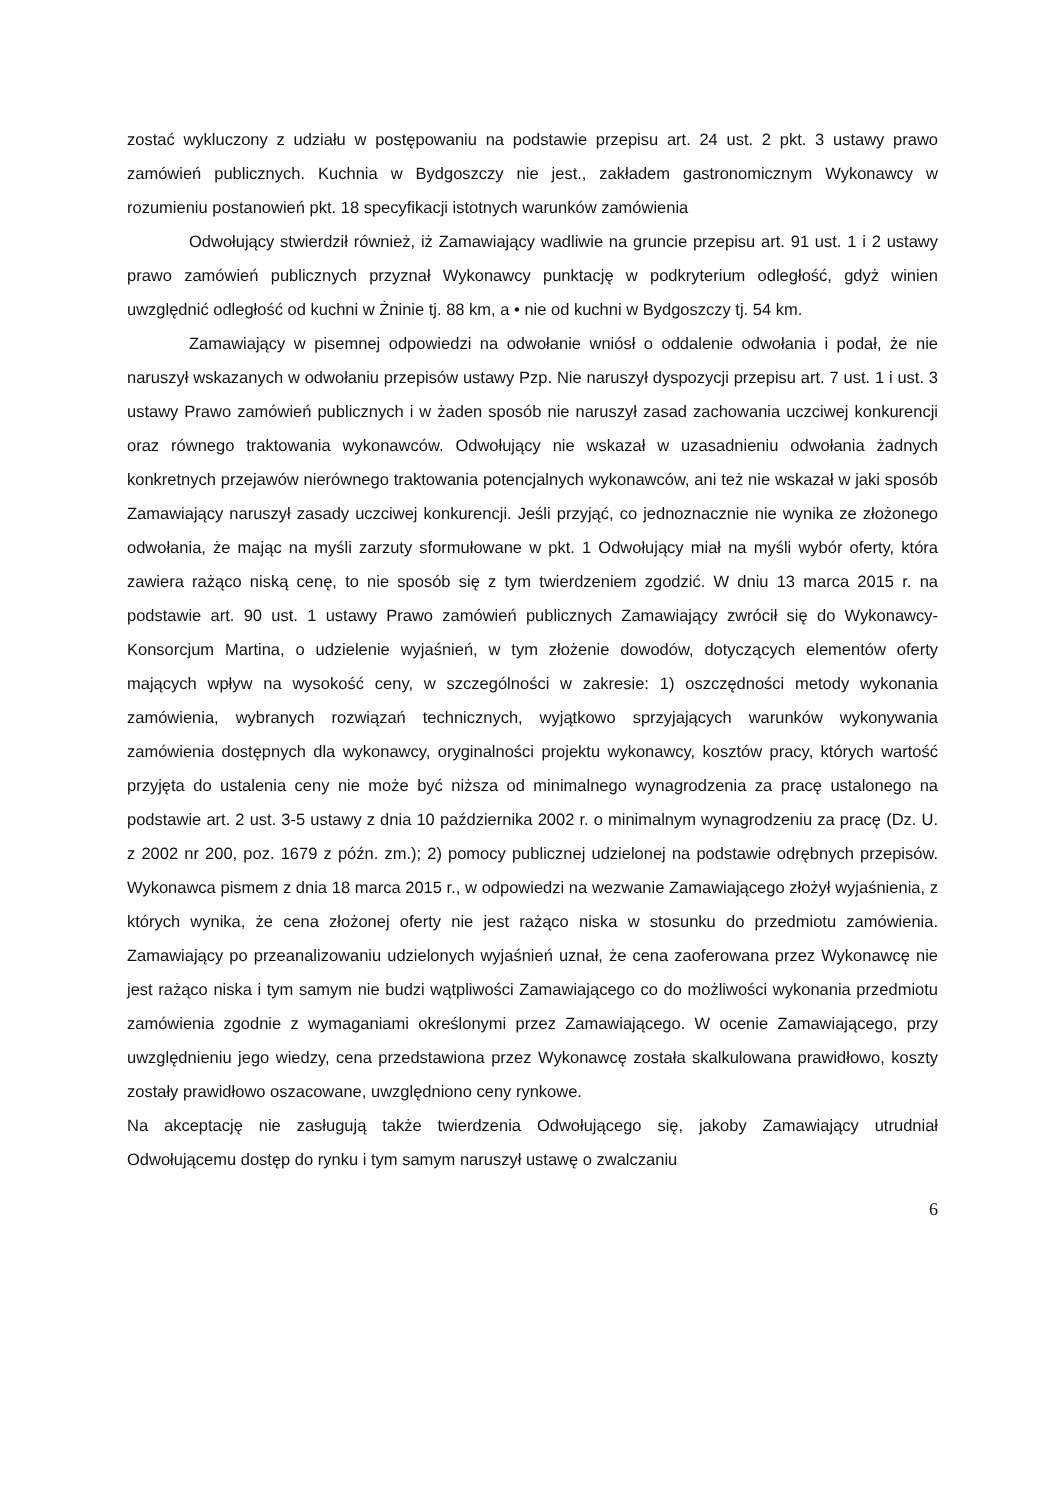zostać wykluczony z udziału w postępowaniu na podstawie przepisu art. 24 ust. 2 pkt. 3 ustawy prawo zamówień publicznych. Kuchnia w Bydgoszczy nie jest., zakładem gastronomicznym Wykonawcy w rozumieniu postanowień pkt. 18 specyfikacji istotnych warunków zamówienia
Odwołujący stwierdził również, iż Zamawiający wadliwie na gruncie przepisu art. 91 ust. 1 i 2 ustawy prawo zamówień publicznych przyznał Wykonawcy punktację w podkryterium odległość, gdyż winien uwzględnić odległość od kuchni w Żninie tj. 88 km, a • nie od kuchni w Bydgoszczy tj. 54 km.
Zamawiający w pisemnej odpowiedzi na odwołanie wniósł o oddalenie odwołania i podał, że nie naruszył wskazanych w odwołaniu przepisów ustawy Pzp. Nie naruszył dyspozycji przepisu art. 7 ust. 1 i ust. 3 ustawy Prawo zamówień publicznych i w żaden sposób nie naruszył zasad zachowania uczciwej konkurencji oraz równego traktowania wykonawców. Odwołujący nie wskazał w uzasadnieniu odwołania żadnych konkretnych przejawów nierównego traktowania potencjalnych wykonawców, ani też nie wskazał w jaki sposób Zamawiający naruszył zasady uczciwej konkurencji. Jeśli przyjąć, co jednoznacznie nie wynika ze złożonego odwołania, że mając na myśli zarzuty sformułowane w pkt. 1 Odwołujący miał na myśli wybór oferty, która zawiera rażąco niską cenę, to nie sposób się z tym twierdzeniem zgodzić. W dniu 13 marca 2015 r. na podstawie art. 90 ust. 1 ustawy Prawo zamówień publicznych Zamawiający zwrócił się do Wykonawcy- Konsorcjum Martina, o udzielenie wyjaśnień, w tym złożenie dowodów, dotyczących elementów oferty mających wpływ na wysokość ceny, w szczególności w zakresie: 1) oszczędności metody wykonania zamówienia, wybranych rozwiązań technicznych, wyjątkowo sprzyjających warunków wykonywania zamówienia dostępnych dla wykonawcy, oryginalności projektu wykonawcy, kosztów pracy, których wartość przyjęta do ustalenia ceny nie może być niższa od minimalnego wynagrodzenia za pracę ustalonego na podstawie art. 2 ust. 3-5 ustawy z dnia 10 października 2002 r. o minimalnym wynagrodzeniu za pracę (Dz. U. z 2002 nr 200, poz. 1679 z późn. zm.); 2) pomocy publicznej udzielonej na podstawie odrębnych przepisów. Wykonawca pismem z dnia 18 marca 2015 r., w odpowiedzi na wezwanie Zamawiającego złożył wyjaśnienia, z których wynika, że cena złożonej oferty nie jest rażąco niska w stosunku do przedmiotu zamówienia. Zamawiający po przeanalizowaniu udzielonych wyjaśnień uznał, że cena zaoferowana przez Wykonawcę nie jest rażąco niska i tym samym nie budzi wątpliwości Zamawiającego co do możliwości wykonania przedmiotu zamówienia zgodnie z wymaganiami określonymi przez Zamawiającego. W ocenie Zamawiającego, przy uwzględnieniu jego wiedzy, cena przedstawiona przez Wykonawcę została skalkulowana prawidłowo, koszty zostały prawidłowo oszacowane, uwzględniono ceny rynkowe.
Na akceptację nie zasługują także twierdzenia Odwołującego się, jakoby Zamawiający utrudniał Odwołującemu dostęp do rynku i tym samym naruszył ustawę o zwalczaniu
6